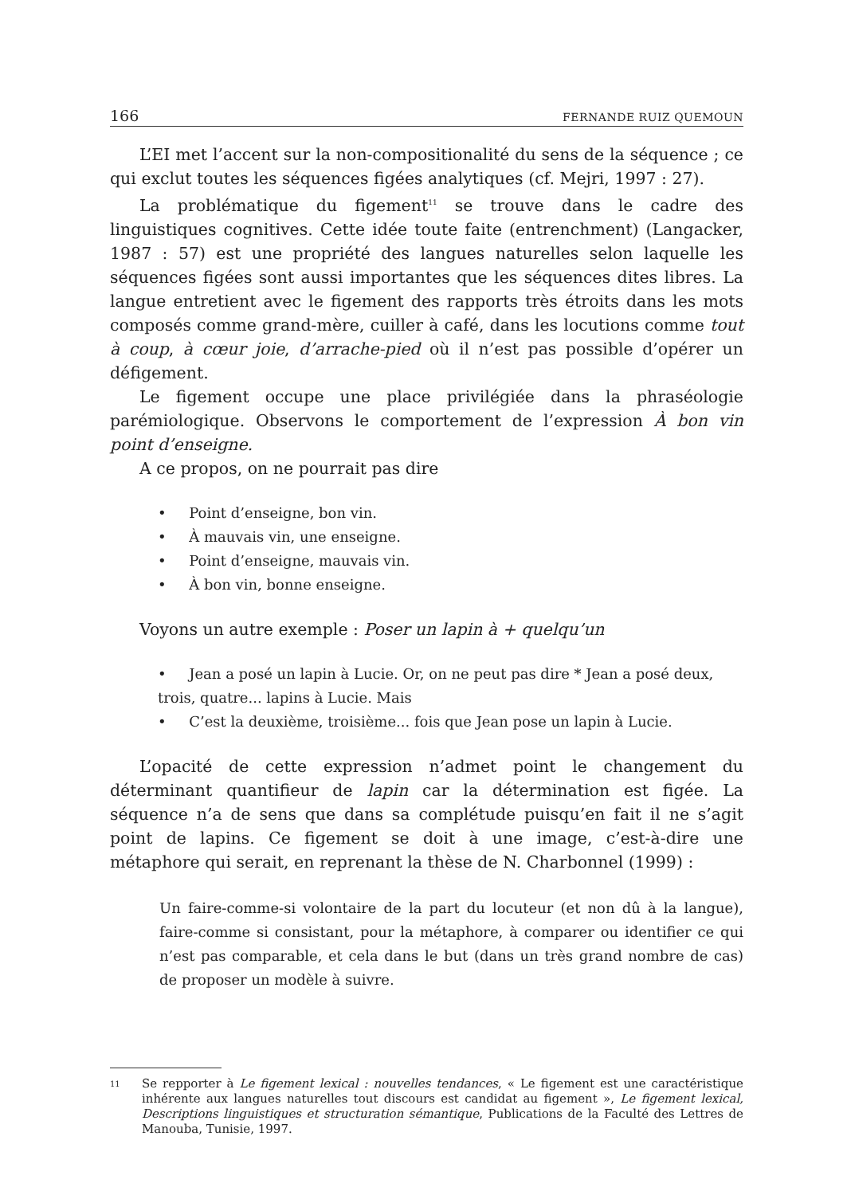166 FERNANDE RUIZ QUEMOUN
L’EI met l’accent sur la non-compositionalité du sens de la séquence ; ce qui exclut toutes les séquences figées analytiques (cf. Mejri, 1997 : 27).
La problématique du figement<sup>11</sup> se trouve dans le cadre des linguistiques cognitives. Cette idée toute faite (entrenchment) (Langacker, 1987 : 57) est une propriété des langues naturelles selon laquelle les séquences figées sont aussi importantes que les séquences dites libres. La langue entretient avec le figement des rapports très étroits dans les mots composés comme grand-mère, cuiller à café, dans les locutions comme tout à coup, à cœur joie, d’arrache-pied où il n’est pas possible d’opérer un défigement.
Le figement occupe une place privilégiée dans la phraséologie parémiologique. Observons le comportement de l’expression À bon vin point d’enseigne.
A ce propos, on ne pourrait pas dire
• Point d’enseigne, bon vin.
• À mauvais vin, une enseigne.
• Point d’enseigne, mauvais vin.
• À bon vin, bonne enseigne.
Voyons un autre exemple : Poser un lapin à + quelqu’un
• Jean a posé un lapin à Lucie. Or, on ne peut pas dire * Jean a posé deux, trois, quatre... lapins à Lucie. Mais
• C’est la deuxième, troisième... fois que Jean pose un lapin à Lucie.
L’opacité de cette expression n’admet point le changement du déterminant quantifieur de lapin car la détermination est figée. La séquence n’a de sens que dans sa complétude puisqu’en fait il ne s’agit point de lapins. Ce figement se doit à une image, c’est-à-dire une métaphore qui serait, en reprenant la thèse de N. Charbonnel (1999) :
Un faire-comme-si volontaire de la part du locuteur (et non dû à la langue), faire-comme si consistant, pour la métaphore, à comparer ou identifier ce qui n’est pas comparable, et cela dans le but (dans un très grand nombre de cas) de proposer un modèle à suivre.
11 Se repporter à Le figement lexical : nouvelles tendances, « Le figement est une caractéristique inhérente aux langues naturelles tout discours est candidat au figement », Le figement lexical, Descriptions linguistiques et structuration sémantique, Publications de la Faculté des Lettres de Manouba, Tunisie, 1997.